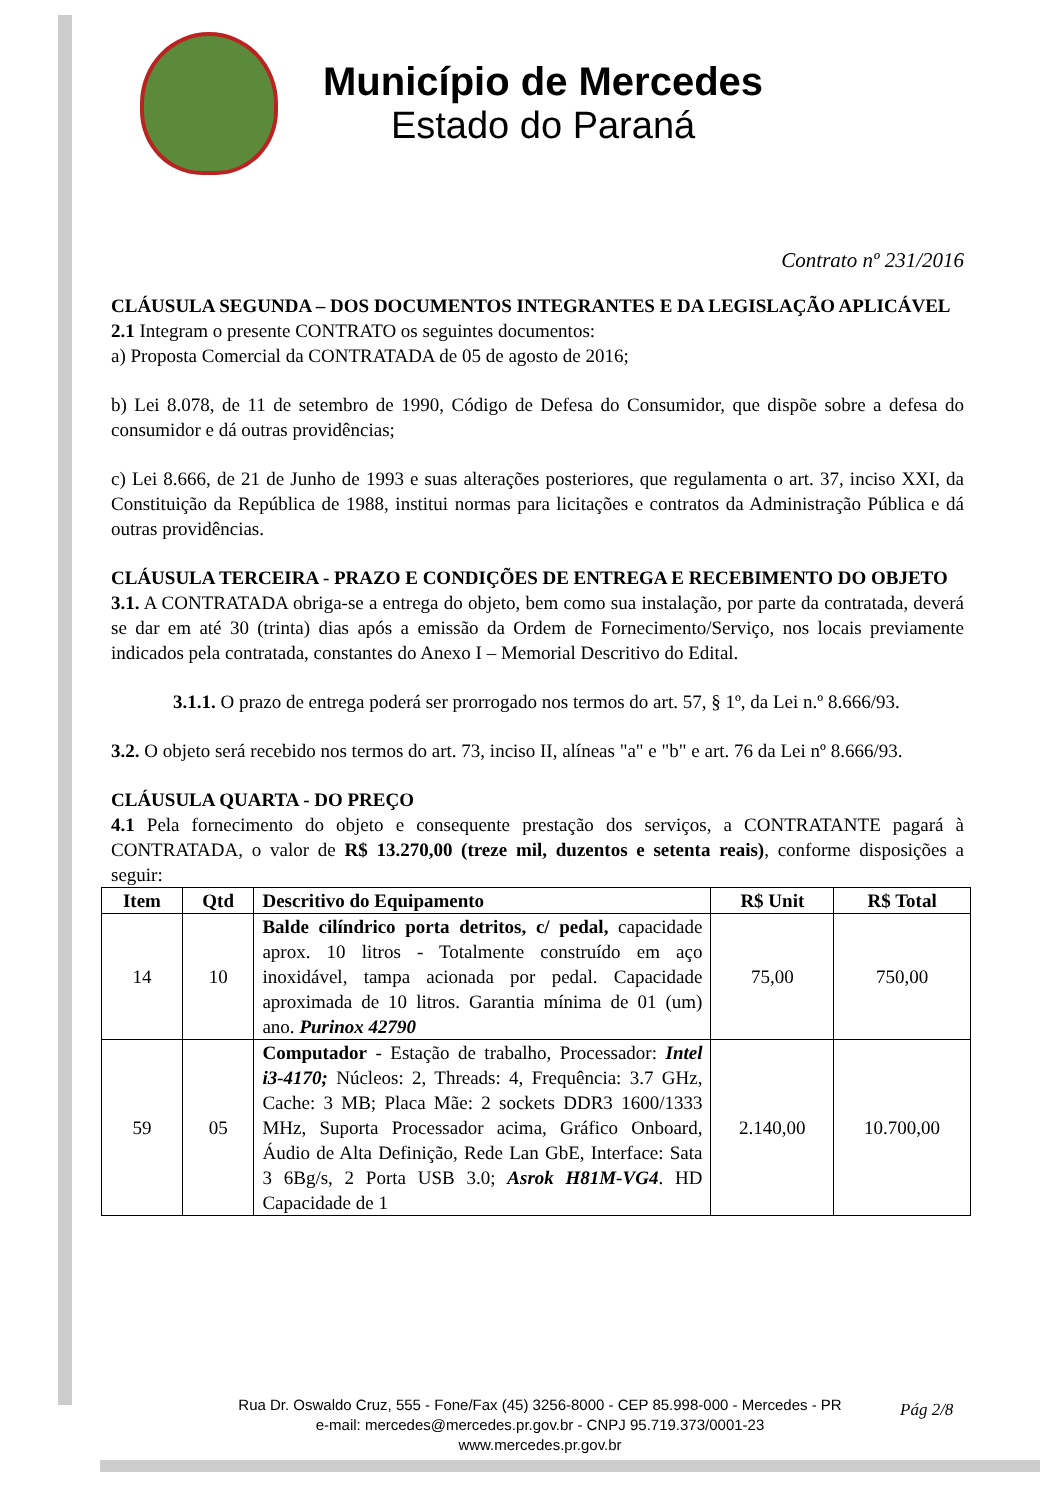Município de Mercedes
Estado do Paraná
Contrato nº 231/2016
CLÁUSULA SEGUNDA – DOS DOCUMENTOS INTEGRANTES E DA LEGISLAÇÃO APLICÁVEL
2.1 Integram o presente CONTRATO os seguintes documentos:
a) Proposta Comercial da CONTRATADA de 05 de agosto de 2016;
b) Lei 8.078, de 11 de setembro de 1990, Código de Defesa do Consumidor, que dispõe sobre a defesa do consumidor e dá outras providências;
c) Lei 8.666, de 21 de Junho de 1993 e suas alterações posteriores, que regulamenta o art. 37, inciso XXI, da Constituição da República de 1988, institui normas para licitações e contratos da Administração Pública e dá outras providências.
CLÁUSULA TERCEIRA - PRAZO E CONDIÇÕES DE ENTREGA E RECEBIMENTO DO OBJETO
3.1. A CONTRATADA obriga-se a entrega do objeto, bem como sua instalação, por parte da contratada, deverá se dar em até 30 (trinta) dias após a emissão da Ordem de Fornecimento/Serviço, nos locais previamente indicados pela contratada, constantes do Anexo I – Memorial Descritivo do Edital.
3.1.1. O prazo de entrega poderá ser prorrogado nos termos do art. 57, § 1º, da Lei n.º 8.666/93.
3.2. O objeto será recebido nos termos do art. 73, inciso II, alíneas "a" e "b" e art. 76 da Lei nº 8.666/93.
CLÁUSULA QUARTA - DO PREÇO
4.1 Pela fornecimento do objeto e consequente prestação dos serviços, a CONTRATANTE pagará à CONTRATADA, o valor de R$ 13.270,00 (treze mil, duzentos e setenta reais), conforme disposições a seguir:
| Item | Qtd | Descritivo do Equipamento | R$ Unit | R$ Total |
| --- | --- | --- | --- | --- |
| 14 | 10 | Balde cilíndrico porta detritos, c/ pedal, capacidade aprox. 10 litros - Totalmente construído em aço inoxidável, tampa acionada por pedal. Capacidade aproximada de 10 litros. Garantia mínima de 01 (um) ano. Purinox 42790 | 75,00 | 750,00 |
| 59 | 05 | Computador - Estação de trabalho, Processador: Intel i3-4170; Núcleos: 2, Threads: 4, Frequência: 3.7 GHz, Cache: 3 MB; Placa Mãe: 2 sockets DDR3 1600/1333 MHz, Suporta Processador acima, Gráfico Onboard, Áudio de Alta Definição, Rede Lan GbE, Interface: Sata 3 6Bg/s, 2 Porta USB 3.0; Asrok H81M-VG4 . HD Capacidade de 1 | 2.140,00 | 10.700,00 |
Rua Dr. Oswaldo Cruz, 555 - Fone/Fax (45) 3256-8000 - CEP 85.998-000 - Mercedes - PR
e-mail: mercedes@mercedes.pr.gov.br - CNPJ 95.719.373/0001-23
www.mercedes.pr.gov.br
Pág 2/8